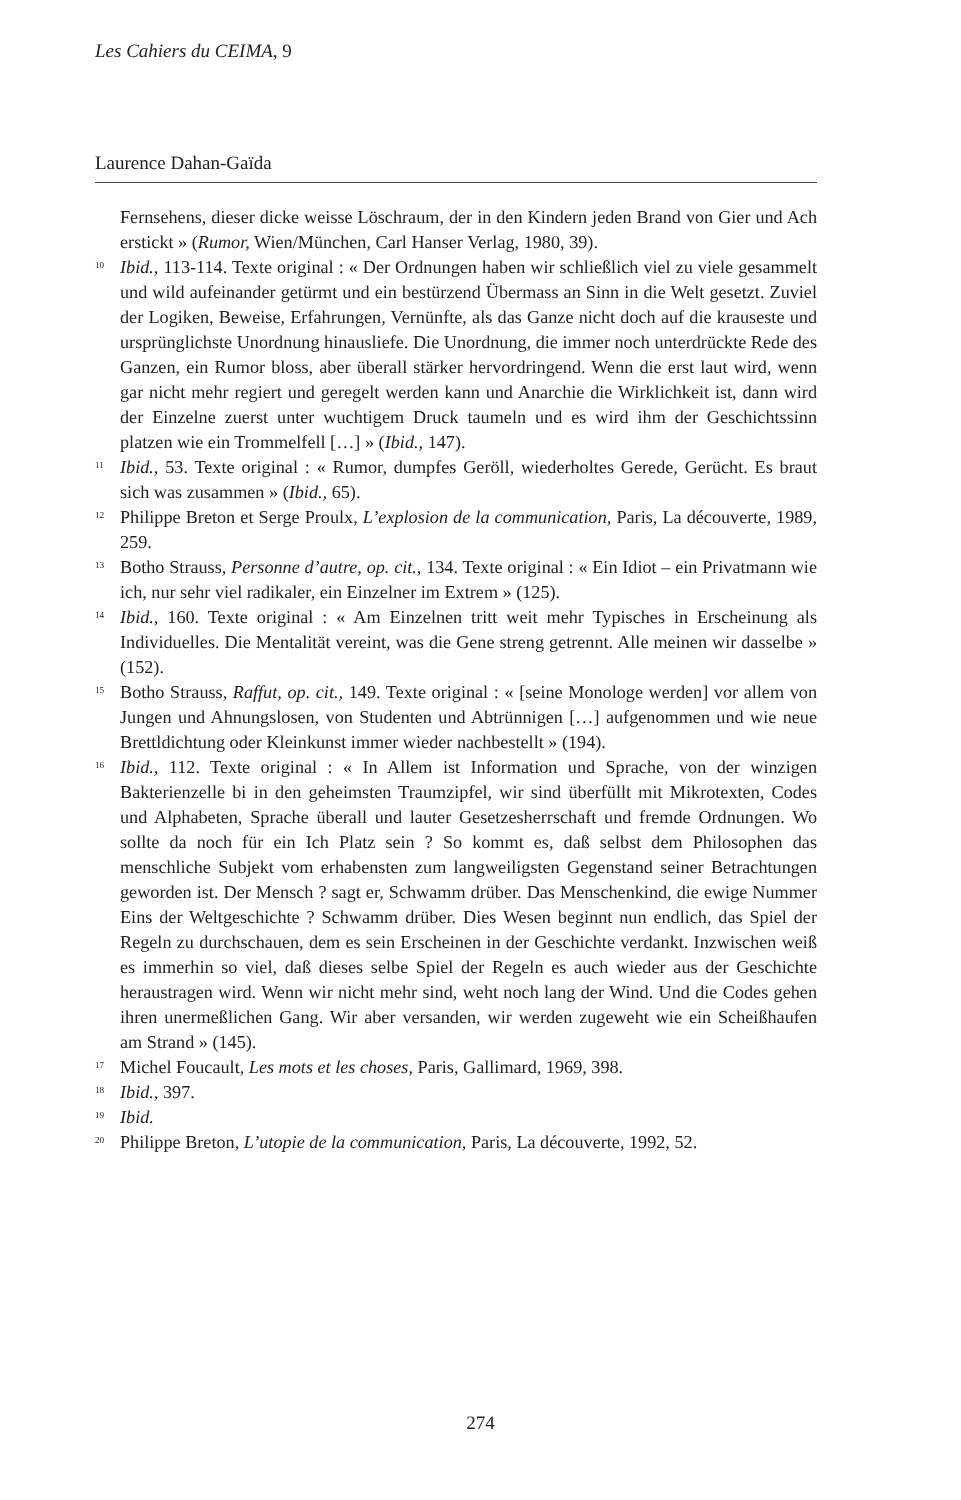Les Cahiers du CEIMA, 9
Laurence Dahan-Gaïda
Fernsehens, dieser dicke weisse Löschraum, der in den Kindern jeden Brand von Gier und Ach erstickt » (Rumor, Wien/München, Carl Hanser Verlag, 1980, 39).
<sup>10</sup> Ibid., 113-114. Texte original : « Der Ordnungen haben wir schließlich viel zu viele gesammelt und wild aufeinander getürmt und ein bestürzend Übermass an Sinn in die Welt gesetzt. Zuviel der Logiken, Beweise, Erfahrungen, Vernünfte, als das Ganze nicht doch auf die krauseste und ursprünglichste Unordnung hinausliefe. Die Unordnung, die immer noch unterdrückte Rede des Ganzen, ein Rumor bloss, aber überall stärker hervordringend. Wenn die erst laut wird, wenn gar nicht mehr regiert und geregelt werden kann und Anarchie die Wirklichkeit ist, dann wird der Einzelne zuerst unter wuchtigem Druck taumeln und es wird ihm der Geschichtssinn platzen wie ein Trommelfell […] » (Ibid., 147).
<sup>11</sup> Ibid., 53. Texte original : « Rumor, dumpfes Geröll, wiederholtes Gerede, Gerücht. Es braut sich was zusammen » (Ibid., 65).
<sup>12</sup> Philippe Breton et Serge Proulx, L’explosion de la communication, Paris, La découverte, 1989, 259.
<sup>13</sup> Botho Strauss, Personne d’autre, op. cit., 134. Texte original : « Ein Idiot – ein Privatmann wie ich, nur sehr viel radikaler, ein Einzelner im Extrem » (125).
<sup>14</sup> Ibid., 160. Texte original : « Am Einzelnen tritt weit mehr Typisches in Erscheinung als Individuelles. Die Mentalität vereint, was die Gene streng getrennt. Alle meinen wir dasselbe » (152).
<sup>15</sup> Botho Strauss, Raffut, op. cit., 149. Texte original : « [seine Monologe werden] vor allem von Jungen und Ahnungslosen, von Studenten und Abtrünnigen […] aufgenommen und wie neue Brettldichtung oder Kleinkunst immer wieder nachbestellt » (194).
<sup>16</sup> Ibid., 112. Texte original : « In Allem ist Information und Sprache, von der winzigen Bakterienzelle bi in den geheimsten Traumzipfel, wir sind überfüllt mit Mikrotexten, Codes und Alphabeten, Sprache überall und lauter Gesetzesherrschaft und fremde Ordnungen. Wo sollte da noch für ein Ich Platz sein ? So kommt es, daß selbst dem Philosophen das menschliche Subjekt vom erhabensten zum langweiligsten Gegenstand seiner Betrachtungen geworden ist. Der Mensch ? sagt er, Schwamm drüber. Das Menschenkind, die ewige Nummer Eins der Weltgeschichte ? Schwamm drüber. Dies Wesen beginnt nun endlich, das Spiel der Regeln zu durchschauen, dem es sein Erscheinen in der Geschichte verdankt. Inzwischen weiß es immerhin so viel, daß dieses selbe Spiel der Regeln es auch wieder aus der Geschichte heraustragen wird. Wenn wir nicht mehr sind, weht noch lang der Wind. Und die Codes gehen ihren unermeßlichen Gang. Wir aber versanden, wir werden zugeweht wie ein Scheißhaufen am Strand » (145).
<sup>17</sup> Michel Foucault, Les mots et les choses, Paris, Gallimard, 1969, 398.
<sup>18</sup> Ibid., 397.
<sup>19</sup> Ibid.
<sup>20</sup> Philippe Breton, L’utopie de la communication, Paris, La découverte, 1992, 52.
274